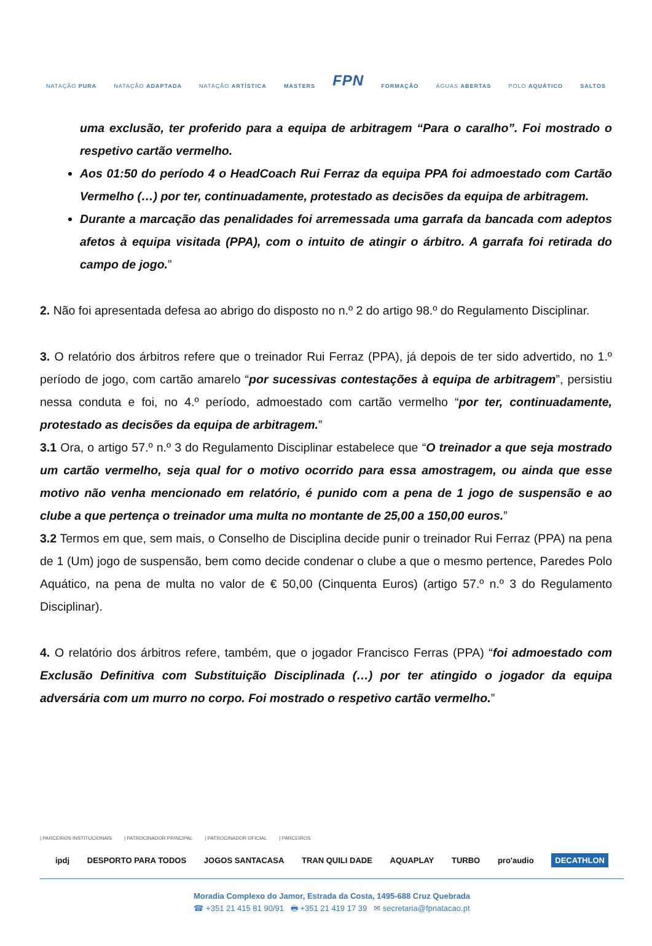NATAÇÃO PURA NATAÇÃO ADAPTADA NATAÇÃO ARTÍSTICA MASTERS FPN FORMAÇÃO ÁGUAS ABERTAS POLO AQUÁTICO SALTOS
uma exclusão, ter proferido para a equipa de arbitragem “Para o caralho”. Foi mostrado o respetivo cartão vermelho.
Aos 01:50 do período 4 o HeadCoach Rui Ferraz da equipa PPA foi admoestado com Cartão Vermelho (…) por ter, continuadamente, protestado as decisões da equipa de arbitragem.
Durante a marcação das penalidades foi arremessada uma garrafa da bancada com adeptos afetos à equipa visitada (PPA), com o intuito de atingir o árbitro. A garrafa foi retirada do campo de jogo.”
2. Não foi apresentada defesa ao abrigo do disposto no n.º 2 do artigo 98.º do Regulamento Disciplinar.
3. O relatório dos árbitros refere que o treinador Rui Ferraz (PPA), já depois de ter sido advertido, no 1.º período de jogo, com cartão amarelo “por sucessivas contestações à equipa de arbitragem”, persistiu nessa conduta e foi, no 4.º período, admoestado com cartão vermelho “por ter, continuadamente, protestado as decisões da equipa de arbitragem.”
3.1 Ora, o artigo 57.º n.º 3 do Regulamento Disciplinar estabelece que “O treinador a que seja mostrado um cartão vermelho, seja qual for o motivo ocorrido para essa amostragem, ou ainda que esse motivo não venha mencionado em relatório, é punido com a pena de 1 jogo de suspensão e ao clube a que pertença o treinador uma multa no montante de 25,00 a 150,00 euros.”
3.2 Termos em que, sem mais, o Conselho de Disciplina decide punir o treinador Rui Ferraz (PPA) na pena de 1 (Um) jogo de suspensão, bem como decide condenar o clube a que o mesmo pertence, Paredes Polo Aquático, na pena de multa no valor de € 50,00 (Cinquenta Euros) (artigo 57.º n.º 3 do Regulamento Disciplinar).
4. O relatório dos árbitros refere, também, que o jogador Francisco Ferras (PPA) “foi admoestado com Exclusão Definitiva com Substituição Disciplinada (…) por ter atingido o jogador da equipa adversária com um murro no corpo. Foi mostrado o respetivo cartão vermelho.”
| PARCEIROS INSTITUCIONAIS | PATROCINADOR PRINCIPAL | PATROCINADOR OFICIAL | PARCEIROS
ipdj DESPORTO PARA TODOS JOGOS SANTACASA TRAN QUILI DADE AQUAPLAY TURBO pro'audio DECATHLON
Moradia Complexo do Jamor, Estrada da Costa, 1495-688 Cruz Quebrada
☎ +351 21 415 81 90/91 🖶 +351 21 419 17 39 ✉ secretaria@fpnatacao.pt